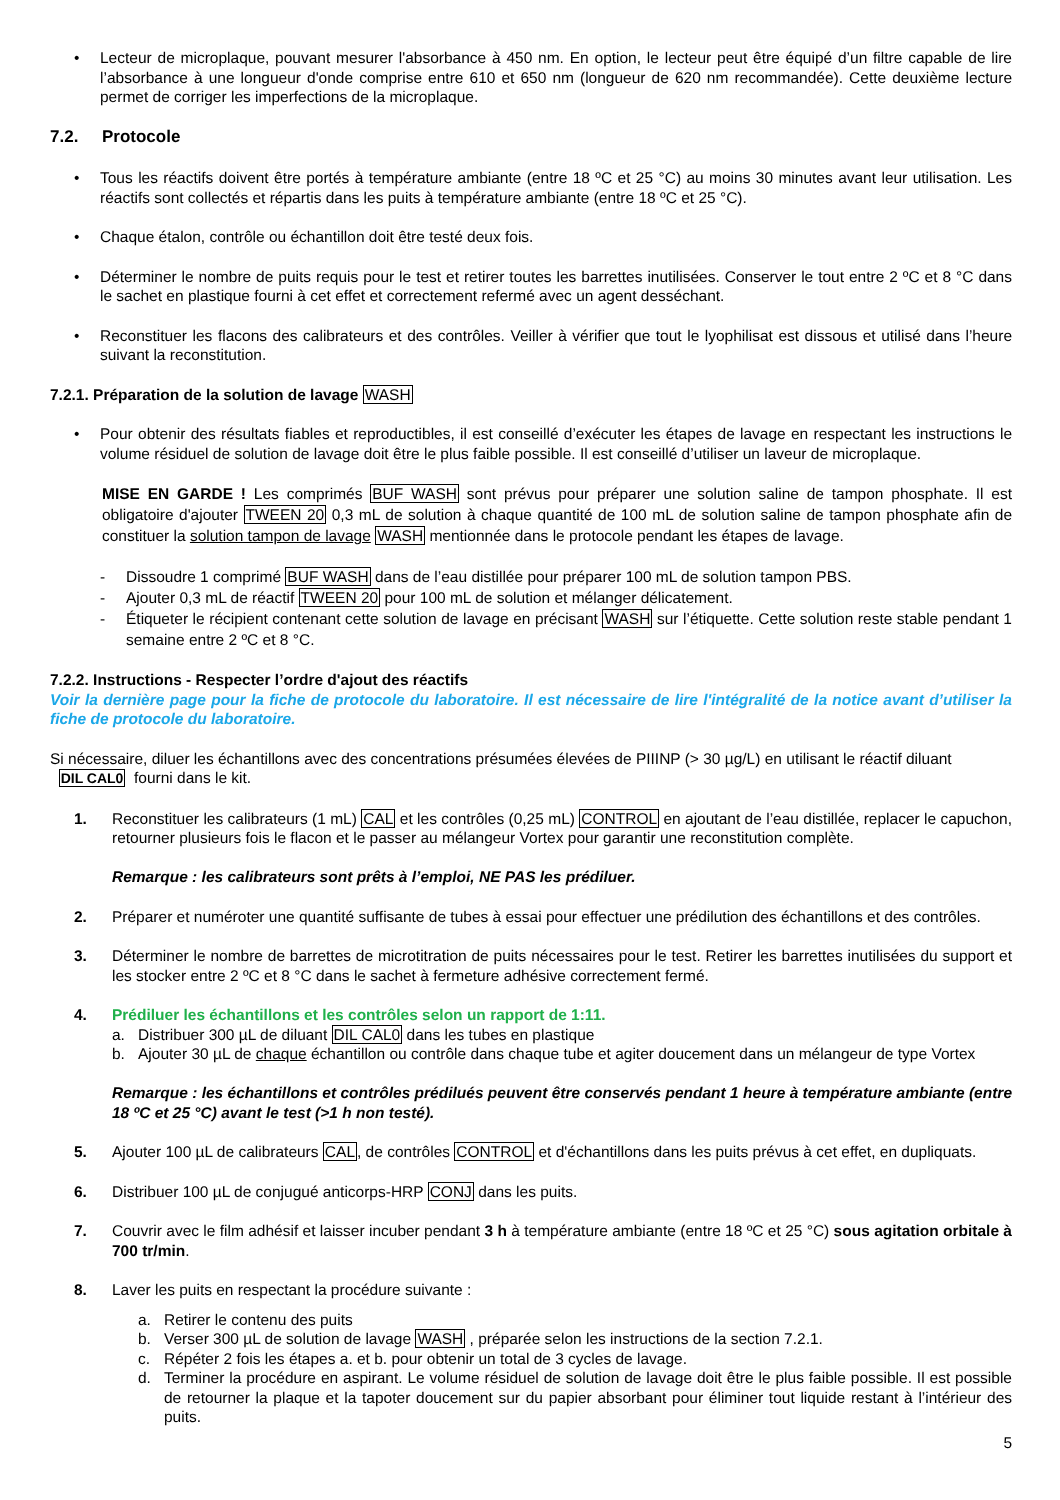• Lecteur de microplaque, pouvant mesurer l'absorbance à 450 nm. En option, le lecteur peut être équipé d’un filtre capable de lire l’absorbance à une longueur d'onde comprise entre 610 et 650 nm (longueur de 620 nm recommandée). Cette deuxième lecture permet de corriger les imperfections de la microplaque.
7.2. Protocole
• Tous les réactifs doivent être portés à température ambiante (entre 18 ºC et 25 °C) au moins 30 minutes avant leur utilisation. Les réactifs sont collectés et répartis dans les puits à température ambiante (entre 18 ºC et 25 °C).
• Chaque étalon, contrôle ou échantillon doit être testé deux fois.
• Déterminer le nombre de puits requis pour le test et retirer toutes les barrettes inutilisées. Conserver le tout entre 2 ºC et 8 °C dans le sachet en plastique fourni à cet effet et correctement refermé avec un agent desséchant.
• Reconstituer les flacons des calibrateurs et des contrôles. Veiller à vérifier que tout le lyophilisat est dissous et utilisé dans l’heure suivant la reconstitution.
7.2.1. Préparation de la solution de lavage WASH
• Pour obtenir des résultats fiables et reproductibles, il est conseillé d’exécuter les étapes de lavage en respectant les instructions le volume résiduel de solution de lavage doit être le plus faible possible. Il est conseillé d’utiliser un laveur de microplaque.
MISE EN GARDE ! Les comprimés BUF WASH sont prévus pour préparer une solution saline de tampon phosphate. Il est obligatoire d'ajouter TWEEN 20 0,3 mL de solution à chaque quantité de 100 mL de solution saline de tampon phosphate afin de constituer la solution tampon de lavage WASH mentionnée dans le protocole pendant les étapes de lavage.
- Dissoudre 1 comprimé BUF WASH dans de l’eau distillée pour préparer 100 mL de solution tampon PBS.
- Ajouter 0,3 mL de réactif TWEEN 20 pour 100 mL de solution et mélanger délicatement.
- Étiqueter le récipient contenant cette solution de lavage en précisant WASH sur l’étiquette. Cette solution reste stable pendant 1 semaine entre 2 ºC et 8 °C.
7.2.2. Instructions - Respecter l’ordre d'ajout des réactifs
Voir la dernière page pour la fiche de protocole du laboratoire. Il est nécessaire de lire l'intégralité de la notice avant d’utiliser la fiche de protocole du laboratoire.
Si nécessaire, diluer les échantillons avec des concentrations présumées élevées de PIIINP (> 30 µg/L) en utilisant le réactif diluant
DIL CAL0 fourni dans le kit.
1. Reconstituer les calibrateurs (1 mL) CAL et les contrôles (0,25 mL) CONTROL en ajoutant de l’eau distillée, replacer le capuchon, retourner plusieurs fois le flacon et le passer au mélangeur Vortex pour garantir une reconstitution complète.
Remarque : les calibrateurs sont prêts à l’emploi, NE PAS les prédiluer.
2. Préparer et numéroter une quantité suffisante de tubes à essai pour effectuer une prédilution des échantillons et des contrôles.
3. Déterminer le nombre de barrettes de microtitration de puits nécessaires pour le test. Retirer les barrettes inutilisées du support et les stocker entre 2 ºC et 8 °C dans le sachet à fermeture adhésive correctement fermé.
4. Prédiluer les échantillons et les contrôles selon un rapport de 1:11.
a. Distribuer 300 µL de diluant DIL CAL0 dans les tubes en plastique
b. Ajouter 30 µL de chaque échantillon ou contrôle dans chaque tube et agiter doucement dans un mélangeur de type Vortex
Remarque : les échantillons et contrôles prédilués peuvent être conservés pendant 1 heure à température ambiante (entre 18 ºC et 25 °C) avant le test (>1 h non testé).
5. Ajouter 100 µL de calibrateurs CAL, de contrôles CONTROL et d'échantillons dans les puits prévus à cet effet, en dupliquats.
6. Distribuer 100 µL de conjugué anticorps-HRP CONJ dans les puits.
7. Couvrir avec le film adhésif et laisser incuber pendant 3 h à température ambiante (entre 18 ºC et 25 °C) sous agitation orbitale à 700 tr/min.
8. Laver les puits en respectant la procédure suivante :
a. Retirer le contenu des puits
b. Verser 300 µL de solution de lavage WASH , préparée selon les instructions de la section 7.2.1.
c. Répéter 2 fois les étapes a. et b. pour obtenir un total de 3 cycles de lavage.
d. Terminer la procédure en aspirant. Le volume résiduel de solution de lavage doit être le plus faible possible. Il est possible de retourner la plaque et la tapoter doucement sur du papier absorbant pour éliminer tout liquide restant à l’intérieur des puits.
5